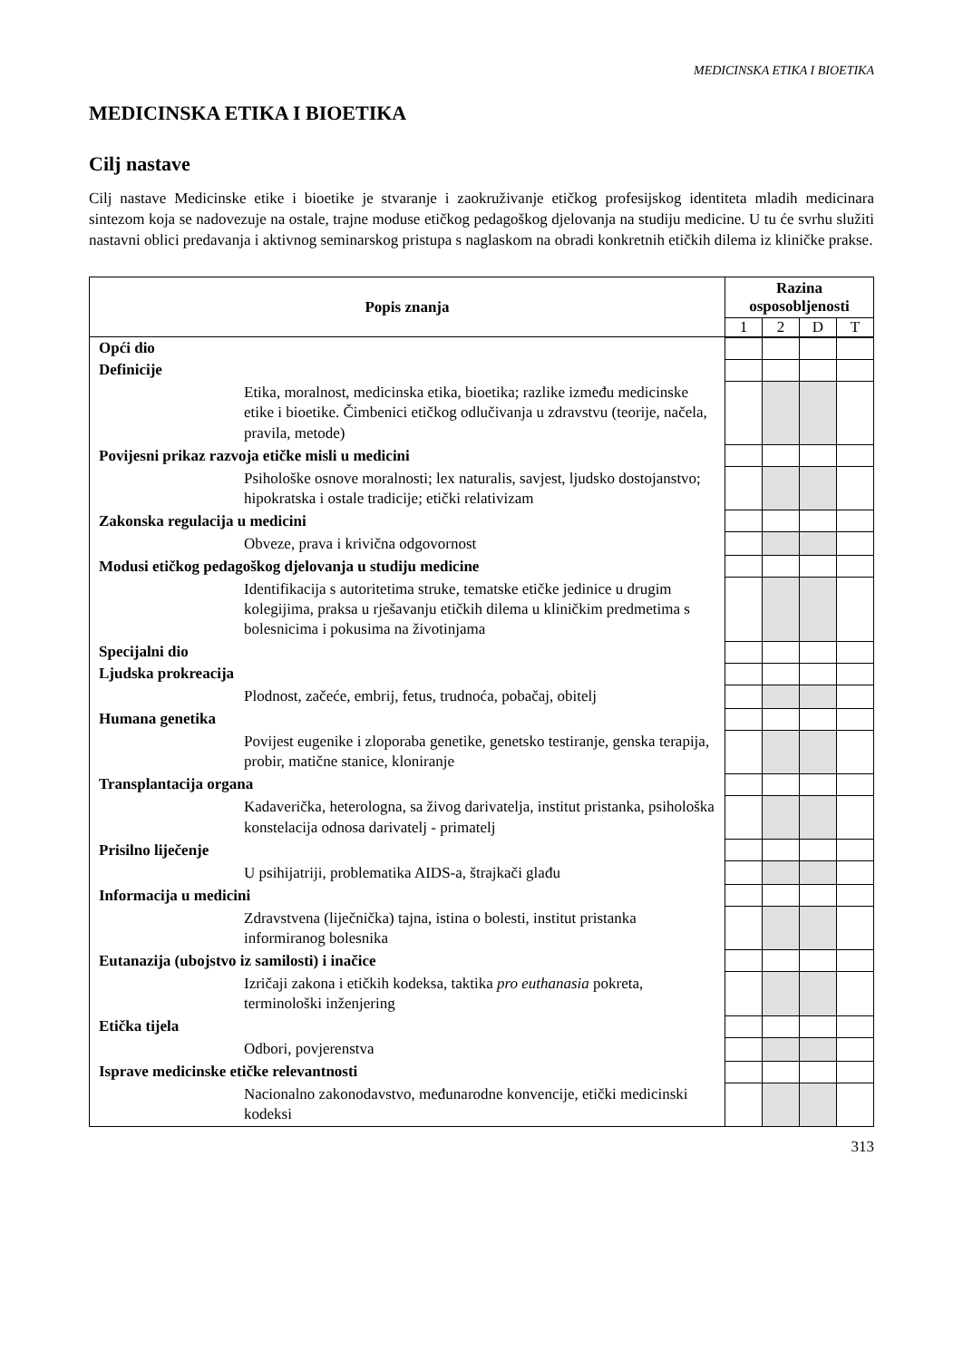MEDICINSKA ETIKA I BIOETIKA
MEDICINSKA ETIKA I BIOETIKA
Cilj nastave
Cilj nastave Medicinske etike i bioetike je stvaranje i zaokruživanje etičkog profesijskog identiteta mladih medicinara sintezom koja se nadovezuje na ostale, trajne moduse etičkog pedagoškog djelovanja na studiju medicine. U tu će svrhu služiti nastavni oblici predavanja i aktivnog seminarskog pristupa s naglaskom na obradi konkretnih etičkih dilema iz kliničke prakse.
| Popis znanja | Razina osposobljenosti | | | |
| --- | --- | --- | --- | --- |
| | 1 | 2 | D | T |
| Opći dio | | | | |
| Definicije | | | | |
| Etika, moralnost, medicinska etika, bioetika; razlike između medicinske etike i bioetike. Čimbenici etičkog odlučivanja u zdravstvu (teorije, načela, pravila, metode) | | | | |
| Povijesni prikaz razvoja etičke misli u medicini | | | | |
| Psihološke osnove moralnosti; lex naturalis, savjest, ljudsko dostojanstvo; hipokratska i ostale tradicije; etički relativizam | | | | |
| Zakonska regulacija u medicini | | | | |
| Obveze, prava i krivična odgovornost | | | | |
| Modusi etičkog pedagoškog djelovanja u studiju medicine | | | | |
| Identifikacija s autoritetima struke, tematske etičke jedinice u drugim kolegijima, praksa u rješavanju etičkih dilema u kliničkim predmetima s bolesnicima i pokusima na životinjama | | | | |
| Specijalni dio | | | | |
| Ljudska prokreacija | | | | |
| Plodnost, začeće, embrij, fetus, trudnoća, pobačaj, obitelj | | | | |
| Humana genetika | | | | |
| Povijest eugenike i zloporaba genetike, genetsko testiranje, genska terapija, probir, matične stanice, kloniranje | | | | |
| Transplantacija organa | | | | |
| Kadaverička, heterologna, sa živog darivatelja, institut pristanka, psihološka konstelacija odnosa darivatelj - primatelj | | | | |
| Prisilno liječenje | | | | |
| U psihijatriji, problematika AIDS-a, štrajkači glađu | | | | |
| Informacija u medicini | | | | |
| Zdravstvena (liječnička) tajna, istina o bolesti, institut pristanka informiranog bolesnika | | | | |
| Eutanazija (ubojstvo iz samilosti) i inačice | | | | |
| Izričaji zakona i etičkih kodeksa, taktika pro euthanasia pokreta, terminološki inženjering | | | | |
| Etička tijela | | | | |
| Odbori, povjerenstva | | | | |
| Isprave medicinske etičke relevantnosti | | | | |
| Nacionalno zakonodavstvo, međunarodne konvencije, etički medicinski kodeksi | | | | |
313